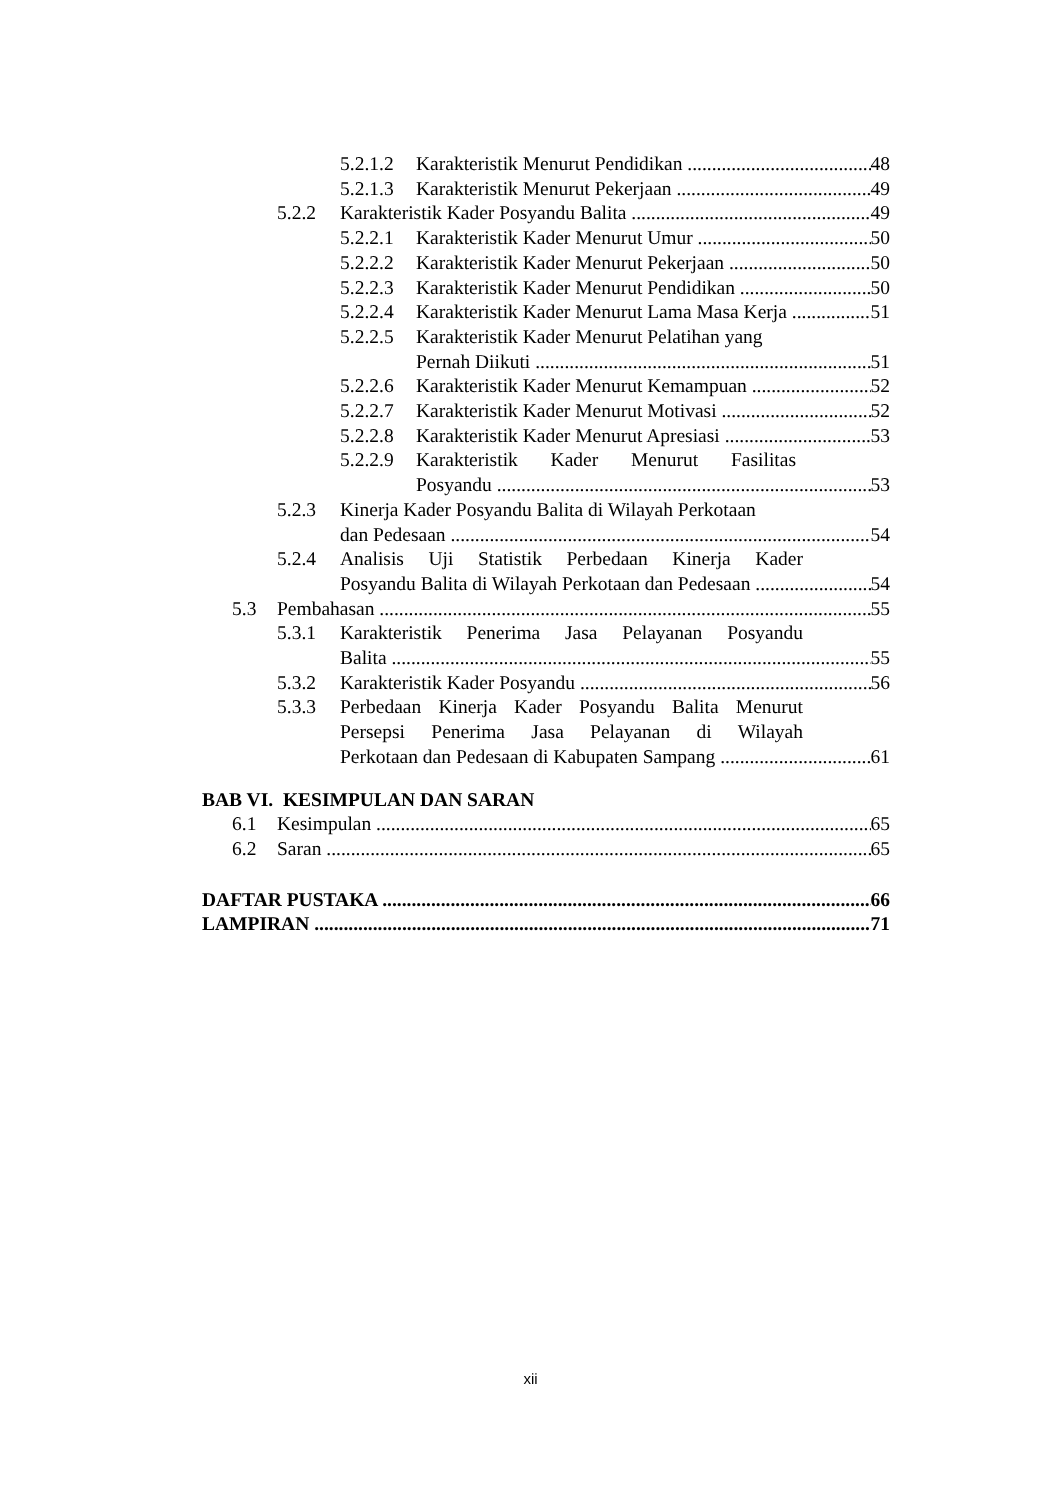5.2.1.2 Karakteristik Menurut Pendidikan 48
5.2.1.3 Karakteristik Menurut Pekerjaan 49
5.2.2 Karakteristik Kader Posyandu Balita 49
5.2.2.1 Karakteristik Kader Menurut Umur 50
5.2.2.2 Karakteristik Kader Menurut Pekerjaan 50
5.2.2.3 Karakteristik Kader Menurut Pendidikan 50
5.2.2.4 Karakteristik Kader Menurut Lama Masa Kerja 51
5.2.2.5 Karakteristik Kader Menurut Pelatihan yang
Pernah Diikuti 51
5.2.2.6 Karakteristik Kader Menurut Kemampuan 52
5.2.2.7 Karakteristik Kader Menurut Motivasi 52
5.2.2.8 Karakteristik Kader Menurut Apresiasi 53
5.2.2.9 Karakteristik Kader Menurut Fasilitas
Posyandu 53
5.2.3 Kinerja Kader Posyandu Balita di Wilayah Perkotaan
dan Pedesaan 54
5.2.4 Analisis Uji Statistik Perbedaan Kinerja Kader
Posyandu Balita di Wilayah Perkotaan dan Pedesaan 54
5.3 Pembahasan 55
5.3.1 Karakteristik Penerima Jasa Pelayanan Posyandu
Balita 55
5.3.2 Karakteristik Kader Posyandu 56
5.3.3 Perbedaan Kinerja Kader Posyandu Balita Menurut
Persepsi Penerima Jasa Pelayanan di Wilayah
Perkotaan dan Pedesaan di Kabupaten Sampang 61
BAB VI. KESIMPULAN DAN SARAN
6.1 Kesimpulan 65
6.2 Saran 65
DAFTAR PUSTAKA 66
LAMPIRAN 71
xii